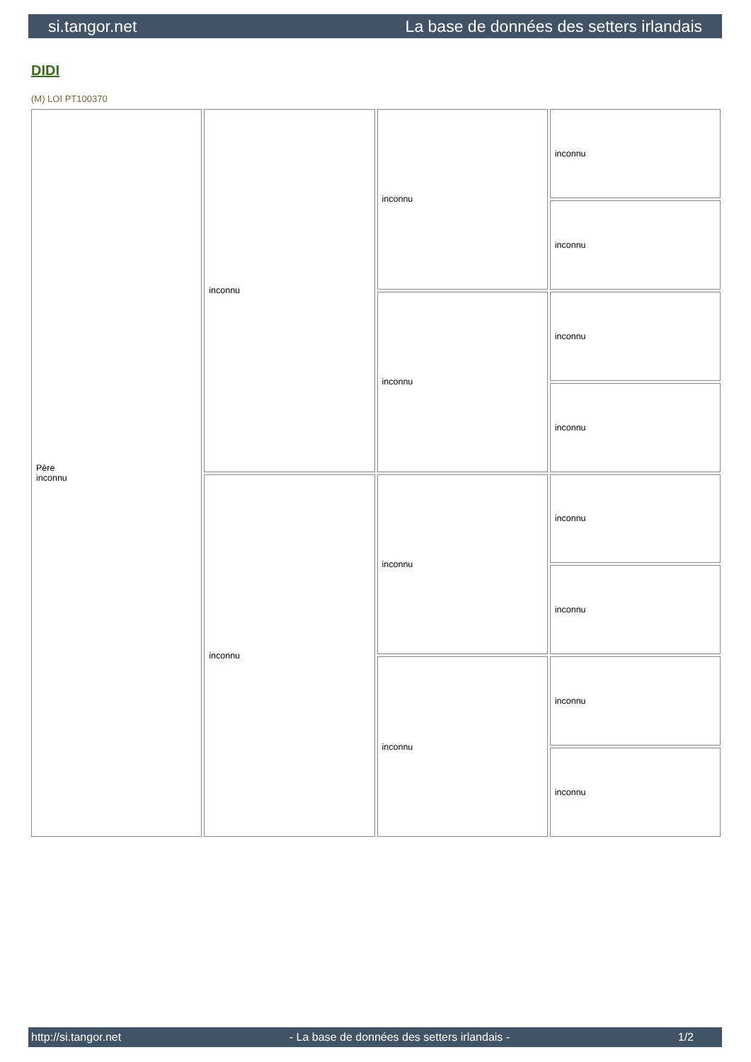si.tangor.net La base de données des setters irlandais
DIDI
(M) LOI PT100370
| Père inconnu | inconnu | inconnu | inconnu |
| | | | inconnu |
| | | inconnu | inconnu |
| | | | inconnu |
| | inconnu | inconnu | inconnu |
| | | | inconnu |
| | | inconnu | inconnu |
| | | | inconnu |
http://si.tangor.net - La base de données des setters irlandais - 1/2